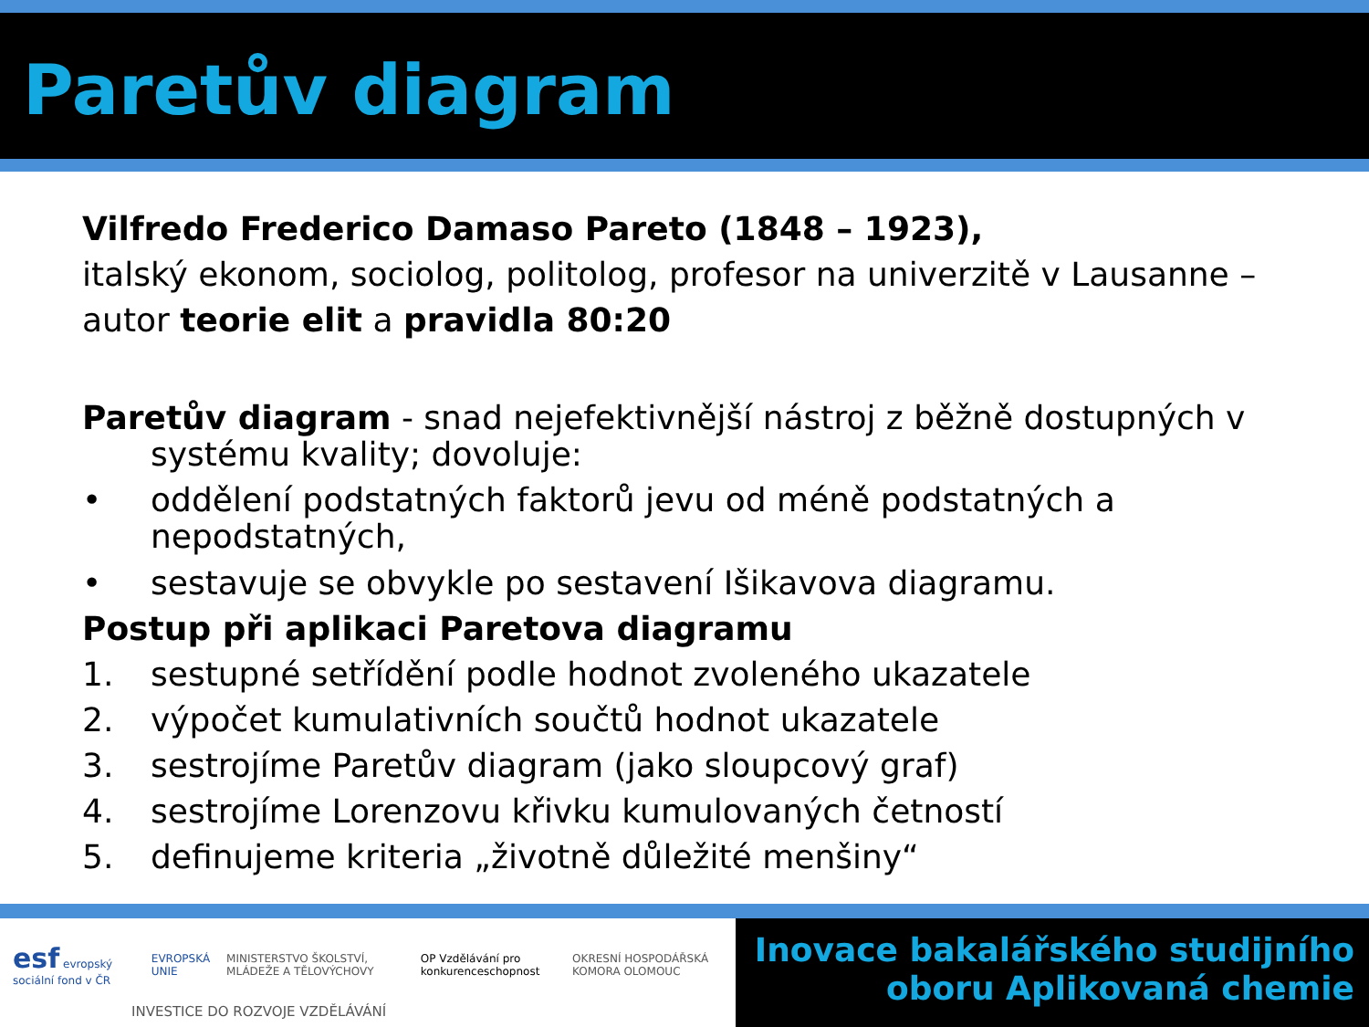Paretův diagram
Vilfredo Frederico Damaso Pareto (1848 – 1923),
italský ekonom, sociolog, politolog, profesor na univerzitě v Lausanne – autor teorie elit a pravidla 80:20
Paretův diagram - snad nejefektivnější nástroj z běžně dostupných v
systému kvality; dovoluje:
• oddělení podstatných faktorů jevu od méně podstatných a nepodstatných,
• sestavuje se obvykle po sestavení Išikavova diagramu.
Postup při aplikaci Paretova diagramu
1. sestupné setřídění podle hodnot zvoleného ukazatele
2. výpočet kumulativních součtů hodnot ukazatele
3. sestrojíme Paretův diagram (jako sloupcový graf)
4. sestrojíme Lorenzovu křivku kumulovaných četností
5. definujeme kriteria „životně důležité menšiny“
esf evropský sociální fond v ČR EVROPSKÁ UNIE MINISTERSTVO ŠKOLSTVÍ, MLÁDEŽE A TĚLOVÝCHOVY OP Vzdělávání pro konkurenceschopnost OKRESNÍ HOSPODÁŘSKÁ KOMORA OLOMOUC
INVESTICE DO ROZVOJE VZDĚLÁVÁNÍ
Inovace bakalářského studijního
oboru Aplikovaná chemie